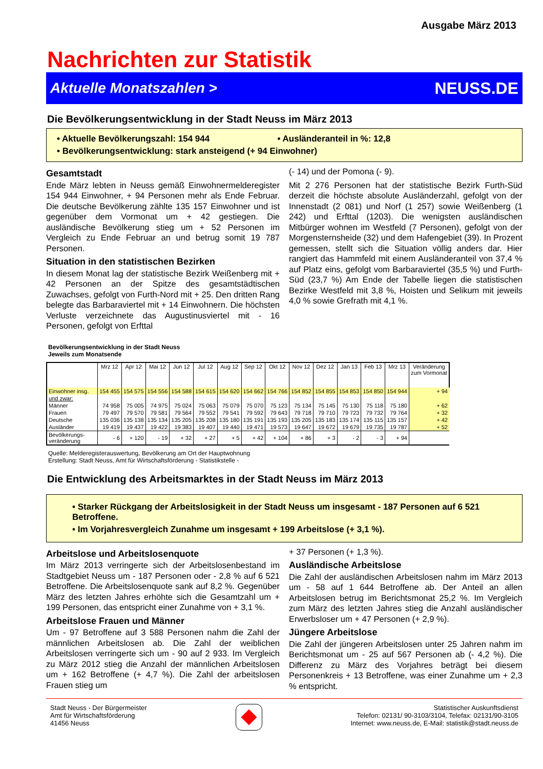Ausgabe März 2013
Nachrichten zur Statistik
Aktuelle Monatszahlen > NEUSS.DE
Die Bevölkerungsentwicklung in der Stadt Neuss im März 2013
• Aktuelle Bevölkerungszahl: 154 944 • Ausländeranteil in %: 12,8
• Bevölkerungsentwicklung: stark ansteigend (+ 94 Einwohner)
Gesamtstadt
Ende März lebten in Neuss gemäß Einwohnermelderegister 154 944 Einwohner, + 94 Personen mehr als Ende Februar. Die deutsche Bevölkerung zählte 135 157 Einwohner und ist gegenüber dem Vormonat um + 42 gestiegen. Die ausländische Bevölkerung stieg um + 52 Personen im Vergleich zu Ende Februar an und betrug somit 19 787 Personen.
Situation in den statistischen Bezirken
In diesem Monat lag der statistische Bezirk Weißenberg mit + 42 Personen an der Spitze des gesamtstädtischen Zuwachses, gefolgt von Furth-Nord mit + 25. Den dritten Rang belegte das Barbaraviertel mit + 14 Einwohnern. Die höchsten Verluste verzeichnete das Augustinusviertel mit - 16 Personen, gefolgt von Erfttal
(- 14) und der Pomona (- 9).
Mit 2 276 Personen hat der statistische Bezirk Furth-Süd derzeit die höchste absolute Ausländerzahl, gefolgt von der Innenstadt (2 081) und Norf (1 257) sowie Weißenberg (1 242) und Erfttal (1203). Die wenigsten ausländischen Mitbürger wohnen im Westfeld (7 Personen), gefolgt von der Morgensternsheide (32) und dem Hafengebiet (39). In Prozent gemessen, stellt sich die Situation völlig anders dar. Hier rangiert das Hammfeld mit einem Ausländeranteil von 37,4 % auf Platz eins, gefolgt vom Barbaraviertel (35,5 %) und Furth-Süd (23,7 %) Am Ende der Tabelle liegen die statistischen Bezirke Westfeld mit 3,8 %, Hoisten und Selikum mit jeweils 4,0 % sowie Grefrath mit 4,1 %.
Bevölkerungsentwicklung in der Stadt Neuss
Jeweils zum Monatsende
| | Mrz 12 | Apr 12 | Mai 12 | Jun 12 | Jul 12 | Aug 12 | Sep 12 | Okt 12 | Nov 12 | Dez 12 | Jan 13 | Feb 13 | Mrz 13 | Veränderung zum Vormonat |
| --- | --- | --- | --- | --- | --- | --- | --- | --- | --- | --- | --- | --- | --- | --- |
| Einwohner insg. | 154 455 | 154 575 | 154 556 | 154 588 | 154 615 | 154 620 | 154 662 | 154 766 | 154 852 | 154 855 | 154 853 | 154 850 | 154 944 | + 94 |
| und zwar: | | | | | | | | | | | | | | |
| Männer | 74 958 | 75 005 | 74 975 | 75 024 | 75 063 | 75 079 | 75 070 | 75 123 | 75 134 | 75 145 | 75 130 | 75 118 | 75 180 | + 62 |
| Frauen | 79 497 | 79 570 | 79 581 | 79 564 | 79 552 | 79 541 | 79 592 | 79 643 | 79 718 | 79 710 | 79 723 | 79 732 | 79 764 | + 32 |
| Deutsche | 135 036 | 135 138 | 135 134 | 135 205 | 135 208 | 135 180 | 135 191 | 135 193 | 135 205 | 135 183 | 135 174 | 135 115 | 135 157 | + 42 |
| Ausländer | 19 419 | 19 437 | 19 422 | 19 383 | 19 407 | 19 440 | 19 471 | 19 573 | 19 647 | 19 672 | 19 679 | 19 735 | 19 787 | + 52 |
| Bevölkerungs- veränderung | - 6 | + 120 | - 19 | + 32 | + 27 | + 5 | + 42 | + 104 | + 86 | + 3 | - 2 | - 3 | + 94 | |
Quelle: Melderegisterauswertung, Bevölkerung am Ort der Hauptwohnung
Erstellung: Stadt Neuss, Amt für Wirtschaftsförderung - Statistikstelle -
Die Entwicklung des Arbeitsmarktes in der Stadt Neuss im März 2013
• Starker Rückgang der Arbeitslosigkeit in der Stadt Neuss um insgesamt - 187 Personen auf 6 521 Betroffene.
• Im Vorjahresvergleich Zunahme um insgesamt + 199 Arbeitslose (+ 3,1 %).
Arbeitslose und Arbeitslosenquote
Im März 2013 verringerte sich der Arbeitslosenbestand im Stadtgebiet Neuss um - 187 Personen oder - 2,8 % auf 6 521 Betroffene. Die Arbeitslosenquote sank auf 8,2 %. Gegenüber März des letzten Jahres erhöhte sich die Gesamtzahl um + 199 Personen, das entspricht einer Zunahme von + 3,1 %.
Arbeitslose Frauen und Männer
Um - 97 Betroffene auf 3 588 Personen nahm die Zahl der männlichen Arbeitslosen ab. Die Zahl der weiblichen Arbeitslosen verringerte sich um - 90 auf 2 933. Im Vergleich zu März 2012 stieg die Anzahl der männlichen Arbeitslosen um + 162 Betroffene (+ 4,7 %). Die Zahl der arbeitslosen Frauen stieg um
+ 37 Personen (+ 1,3 %).
Ausländische Arbeitslose
Die Zahl der ausländischen Arbeitslosen nahm im März 2013 um - 58 auf 1 644 Betroffene ab. Der Anteil an allen Arbeitslosen betrug im Berichtsmonat 25,2 %. Im Vergleich zum März des letzten Jahres stieg die Anzahl ausländischer Erwerbsloser um + 47 Personen (+ 2,9 %).
Jüngere Arbeitslose
Die Zahl der jüngeren Arbeitslosen unter 25 Jahren nahm im Berichtsmonat um - 25 auf 567 Personen ab (- 4,2 %). Die Differenz zu März des Vorjahres beträgt bei diesem Personenkreis + 13 Betroffene, was einer Zunahme um + 2,3 % entspricht.
Stadt Neuss - Der Bürgermeister
Amt für Wirtschaftsförderung
41456 Neuss
Statistischer Auskunftsdienst
Telefon: 02131/ 90-3103/3104, Telefax: 02131/90-3105
Internet: www.neuss.de, E-Mail: statistik@stadt.neuss.de